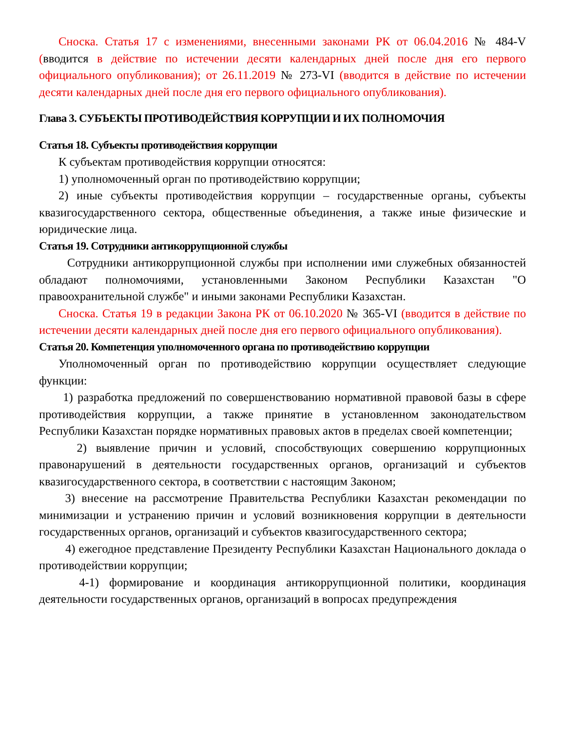Сноска. Статья 17 с изменениями, внесенными законами РК от 06.04.2016 № 484-V (вводится в действие по истечении десяти календарных дней после дня его первого официального опубликования); от 26.11.2019 № 273-VI (вводится в действие по истечении десяти календарных дней после дня его первого официального опубликования).
Глава 3. СУБЪЕКТЫ ПРОТИВОДЕЙСТВИЯ КОРРУПЦИИ И ИХ ПОЛНОМОЧИЯ
Статья 18. Субъекты противодействия коррупции
К субъектам противодействия коррупции относятся:
1) уполномоченный орган по противодействию коррупции;
2) иные субъекты противодействия коррупции – государственные органы, субъекты квазигосударственного сектора, общественные объединения, а также иные физические и юридические лица.
Статья 19. Сотрудники антикоррупционной службы
Сотрудники антикоррупционной службы при исполнении ими служебных обязанностей обладают полномочиями, установленными Законом Республики Казахстан "О правоохранительной службе" и иными законами Республики Казахстан.
Сноска. Статья 19 в редакции Закона РК от 06.10.2020 № 365-VI (вводится в действие по истечении десяти календарных дней после дня его первого официального опубликования).
Статья 20. Компетенция уполномоченного органа по противодействию коррупции
Уполномоченный орган по противодействию коррупции осуществляет следующие функции:
1) разработка предложений по совершенствованию нормативной правовой базы в сфере противодействия коррупции, а также принятие в установленном законодательством Республики Казахстан порядке нормативных правовых актов в пределах своей компетенции;
2) выявление причин и условий, способствующих совершению коррупционных правонарушений в деятельности государственных органов, организаций и субъектов квазигосударственного сектора, в соответствии с настоящим Законом;
3) внесение на рассмотрение Правительства Республики Казахстан рекомендации по минимизации и устранению причин и условий возникновения коррупции в деятельности государственных органов, организаций и субъектов квазигосударственного сектора;
4) ежегодное представление Президенту Республики Казахстан Национального доклада о противодействии коррупции;
4-1) формирование и координация антикоррупционной политики, координация деятельности государственных органов, организаций в вопросах предупреждения